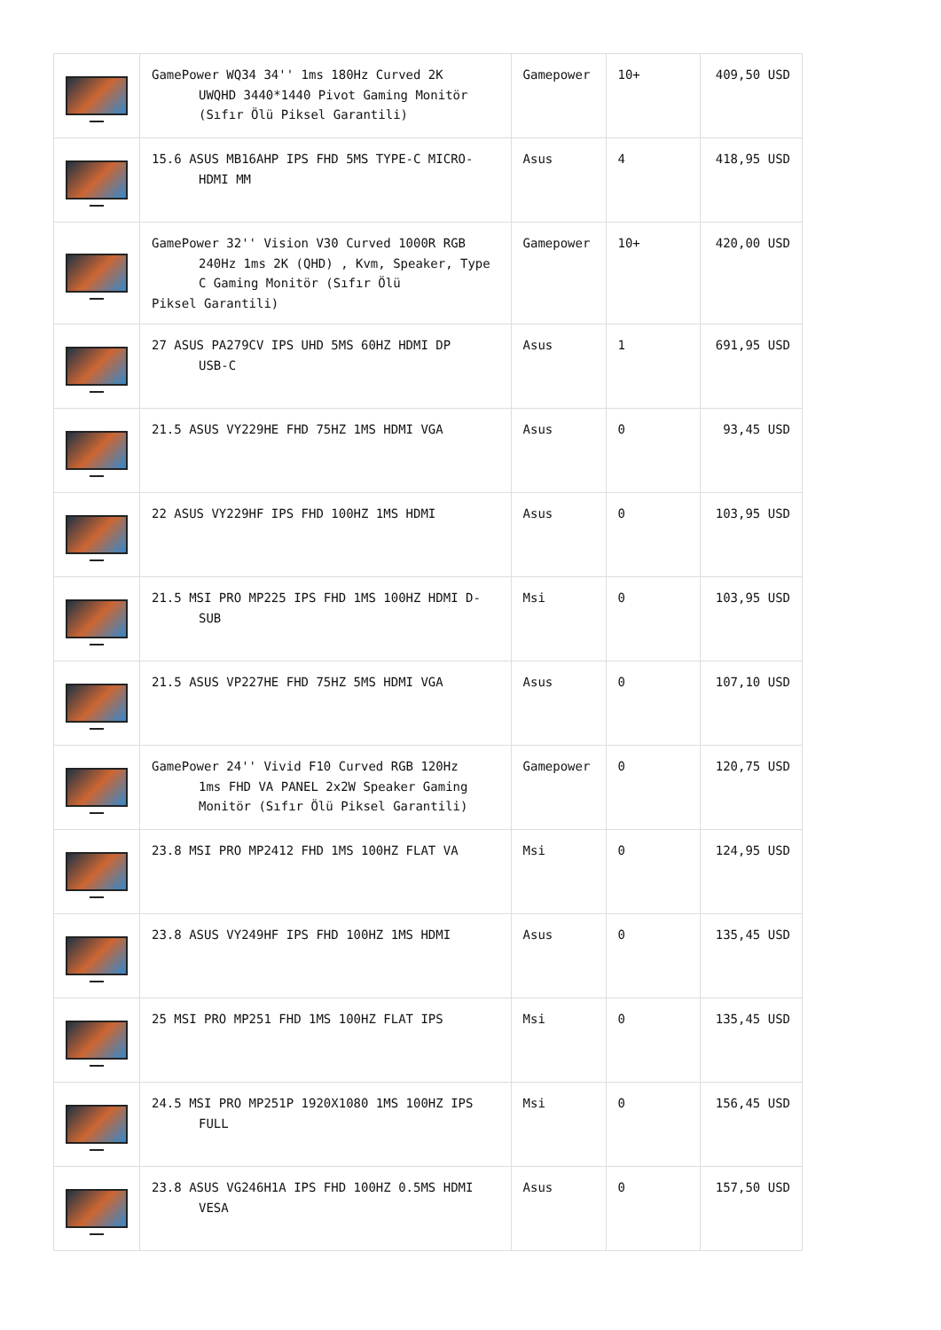| | GamePower WQ34 34'' 1ms 180Hz Curved 2K UWQHD 3440*1440 Pivot Gaming Monitör (Sıfır Ölü Piksel Garantili) | Gamepower | 10+ | 409,50 USD |
| | 15.6 ASUS MB16AHP IPS FHD 5MS TYPE-C MICRO- HDMI MM | Asus | 4 | 418,95 USD |
| | GamePower 32'' Vision V30 Curved 1000R RGB 240Hz 1ms 2K (QHD) , Kvm, Speaker, Type C Gaming Monitör (Sıfır Ölü Piksel Garantili) | Gamepower | 10+ | 420,00 USD |
| | 27 ASUS PA279CV IPS UHD 5MS 60HZ HDMI DP USB-C | Asus | 1 | 691,95 USD |
| | 21.5 ASUS VY229HE FHD 75HZ 1MS HDMI VGA | Asus | 0 | 93,45 USD |
| | 22 ASUS VY229HF IPS FHD 100HZ 1MS HDMI | Asus | 0 | 103,95 USD |
| | 21.5 MSI PRO MP225 IPS FHD 1MS 100HZ HDMI D- SUB | Msi | 0 | 103,95 USD |
| | 21.5 ASUS VP227HE FHD 75HZ 5MS HDMI VGA | Asus | 0 | 107,10 USD |
| | GamePower 24'' Vivid F10 Curved RGB 120Hz 1ms FHD VA PANEL 2x2W Speaker Gaming Monitör (Sıfır Ölü Piksel Garantili) | Gamepower | 0 | 120,75 USD |
| | 23.8 MSI PRO MP2412 FHD 1MS 100HZ FLAT VA | Msi | 0 | 124,95 USD |
| | 23.8 ASUS VY249HF IPS FHD 100HZ 1MS HDMI | Asus | 0 | 135,45 USD |
| | 25 MSI PRO MP251 FHD 1MS 100HZ FLAT IPS | Msi | 0 | 135,45 USD |
| | 24.5 MSI PRO MP251P 1920X1080 1MS 100HZ IPS FULL | Msi | 0 | 156,45 USD |
| | 23.8 ASUS VG246H1A IPS FHD 100HZ 0.5MS HDMI VESA | Asus | 0 | 157,50 USD |